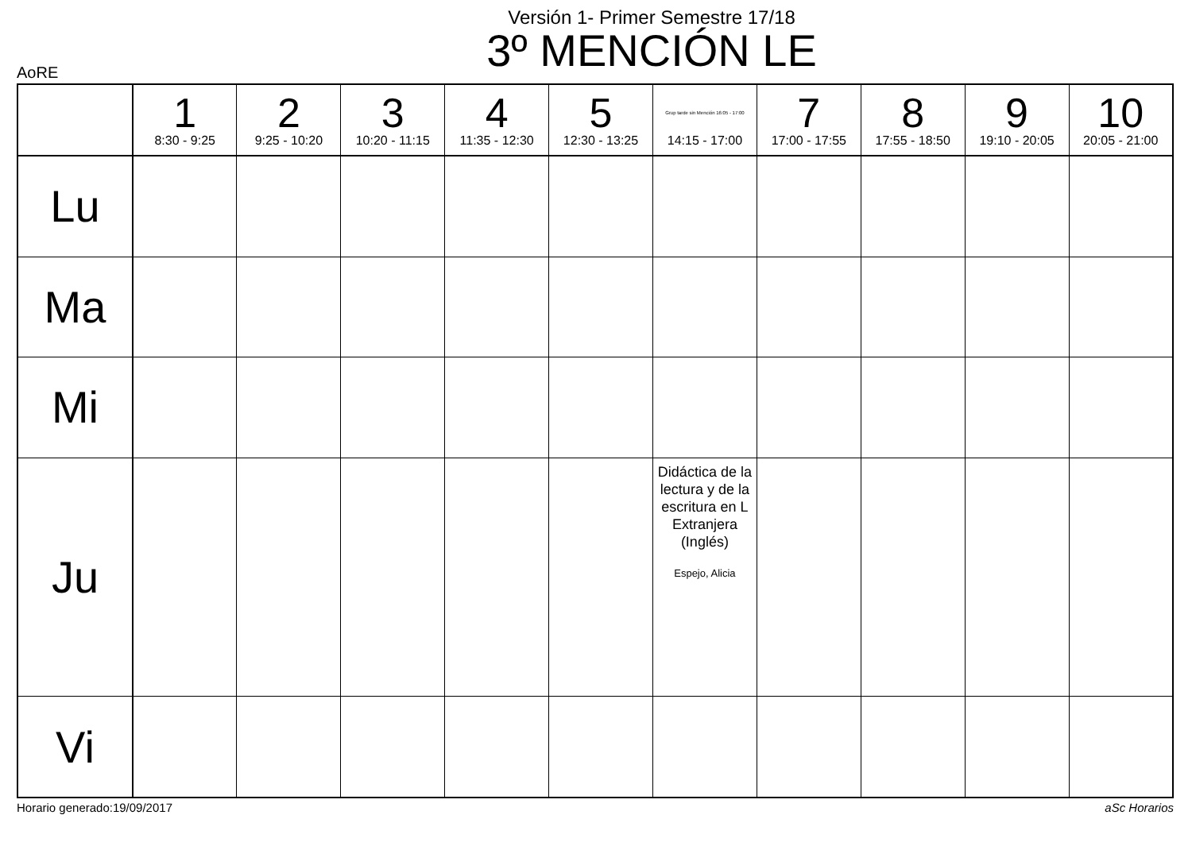Versión 1- Primer Semestre 17/18
3º MENCIÓN LE
AoRE
| | 1 8:30 - 9:25 | 2 9:25 - 10:20 | 3 10:20 - 11:15 | 4 11:35 - 12:30 | 5 12:30 - 13:25 | Grup tarde sin Mención 16:05 - 17:00 14:15 - 17:00 | 7 17:00 - 17:55 | 8 17:55 - 18:50 | 9 19:10 - 20:05 | 10 20:05 - 21:00 |
| --- | --- | --- | --- | --- | --- | --- | --- | --- | --- | --- |
| Lu | | | | | | | | | | |
| Ma | | | | | | | | | | |
| Mi | | | | | | | | | | |
| Ju | | | | | | Didáctica de la lectura y de la escritura en L Extranjera (Inglés) Espejo, Alicia | | | | |
| Vi | | | | | | | | | | |
Horario generado:19/09/2017 aSc Horarios